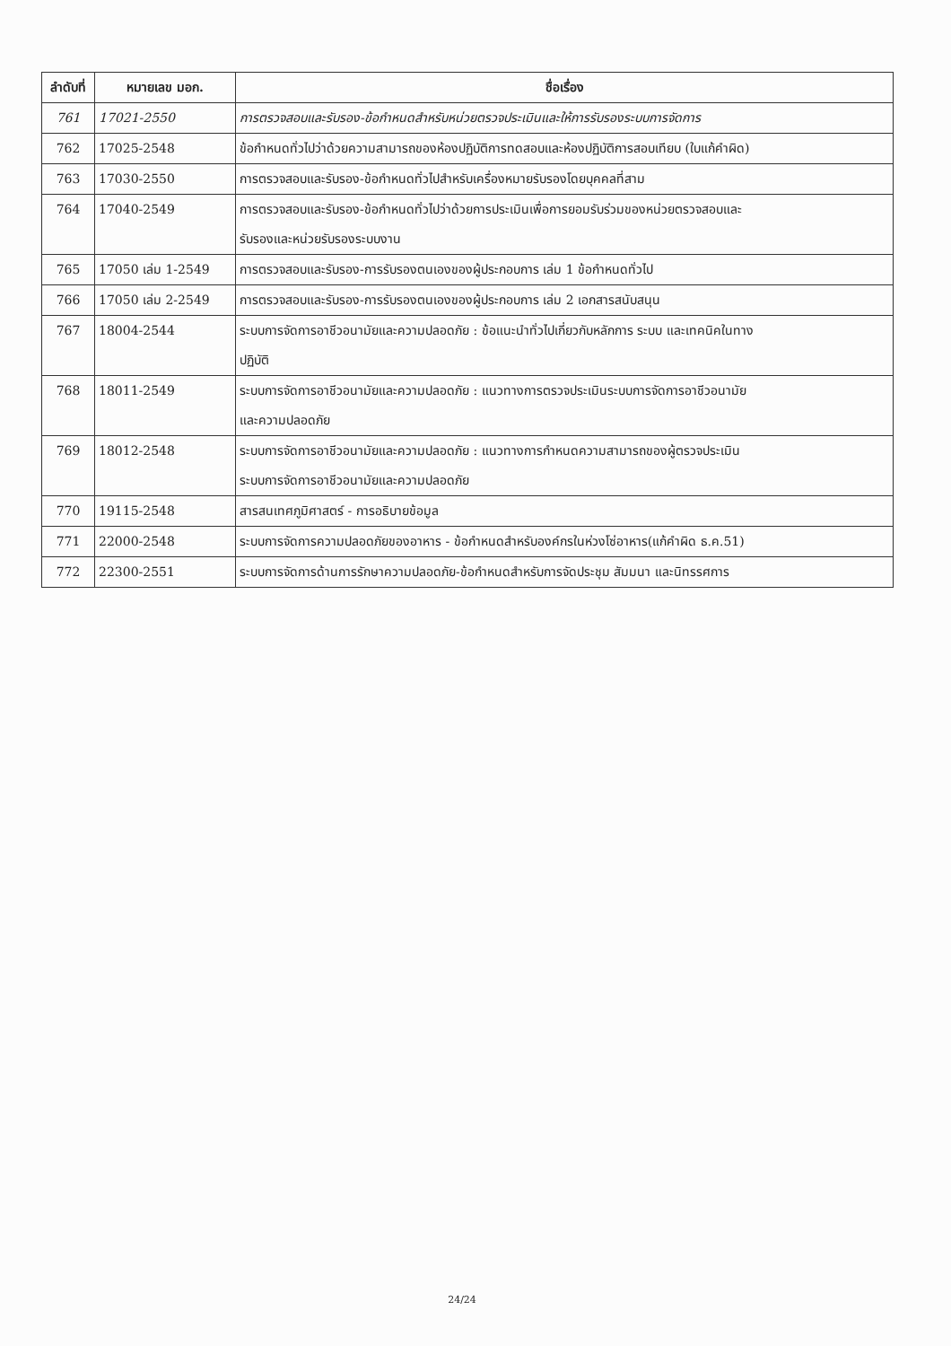| ลำดับที่ | หมายเลข มอก. | ชื่อเรื่อง |
| --- | --- | --- |
| 761 | 17021-2550 | การตรวจสอบและรับรอง-ข้อกำหนดสำหรับหน่วยตรวจประเมินและให้การรับรองระบบการจัดการ |
| 762 | 17025-2548 | ข้อกำหนดทั่วไปว่าด้วยความสามารถของห้องปฏิบัติการทดสอบและห้องปฏิบัติการสอบเทียบ (ใบแก้คำผิด) |
| 763 | 17030-2550 | การตรวจสอบและรับรอง-ข้อกำหนดทั่วไปสำหรับเครื่องหมายรับรองโดยบุคคลที่สาม |
| 764 | 17040-2549 | การตรวจสอบและรับรอง-ข้อกำหนดทั่วไปว่าด้วยการประเมินเพื่อการยอมรับร่วมของหน่วยตรวจสอบและ รับรองและหน่วยรับรองระบบงาน |
| 765 | 17050 เล่ม 1-2549 | การตรวจสอบและรับรอง-การรับรองตนเองของผู้ประกอบการ เล่ม 1 ข้อกำหนดทั่วไป |
| 766 | 17050 เล่ม 2-2549 | การตรวจสอบและรับรอง-การรับรองตนเองของผู้ประกอบการ เล่ม 2 เอกสารสนับสนุน |
| 767 | 18004-2544 | ระบบการจัดการอาชีวอนามัยและความปลอดภัย : ข้อแนะนำทั่วไปเกี่ยวกับหลักการ ระบบ และเทคนิคในทาง ปฏิบัติ |
| 768 | 18011-2549 | ระบบการจัดการอาชีวอนามัยและความปลอดภัย : แนวทางการตรวจประเมินระบบการจัดการอาชีวอนามัย และความปลอดภัย |
| 769 | 18012-2548 | ระบบการจัดการอาชีวอนามัยและความปลอดภัย : แนวทางการกำหนดความสามารถของผู้ตรวจประเมิน ระบบการจัดการอาชีวอนามัยและความปลอดภัย |
| 770 | 19115-2548 | สารสนเทศภูมิศาสตร์ - การอธิบายข้อมูล |
| 771 | 22000-2548 | ระบบการจัดการความปลอดภัยของอาหาร - ข้อกำหนดสำหรับองค์กรในห่วงโซ่อาหาร(แก้คำผิด ธ.ค.51) |
| 772 | 22300-2551 | ระบบการจัดการด้านการรักษาความปลอดภัย-ข้อกำหนดสำหรับการจัดประชุม สัมมนา และนิทรรศการ |
24/24